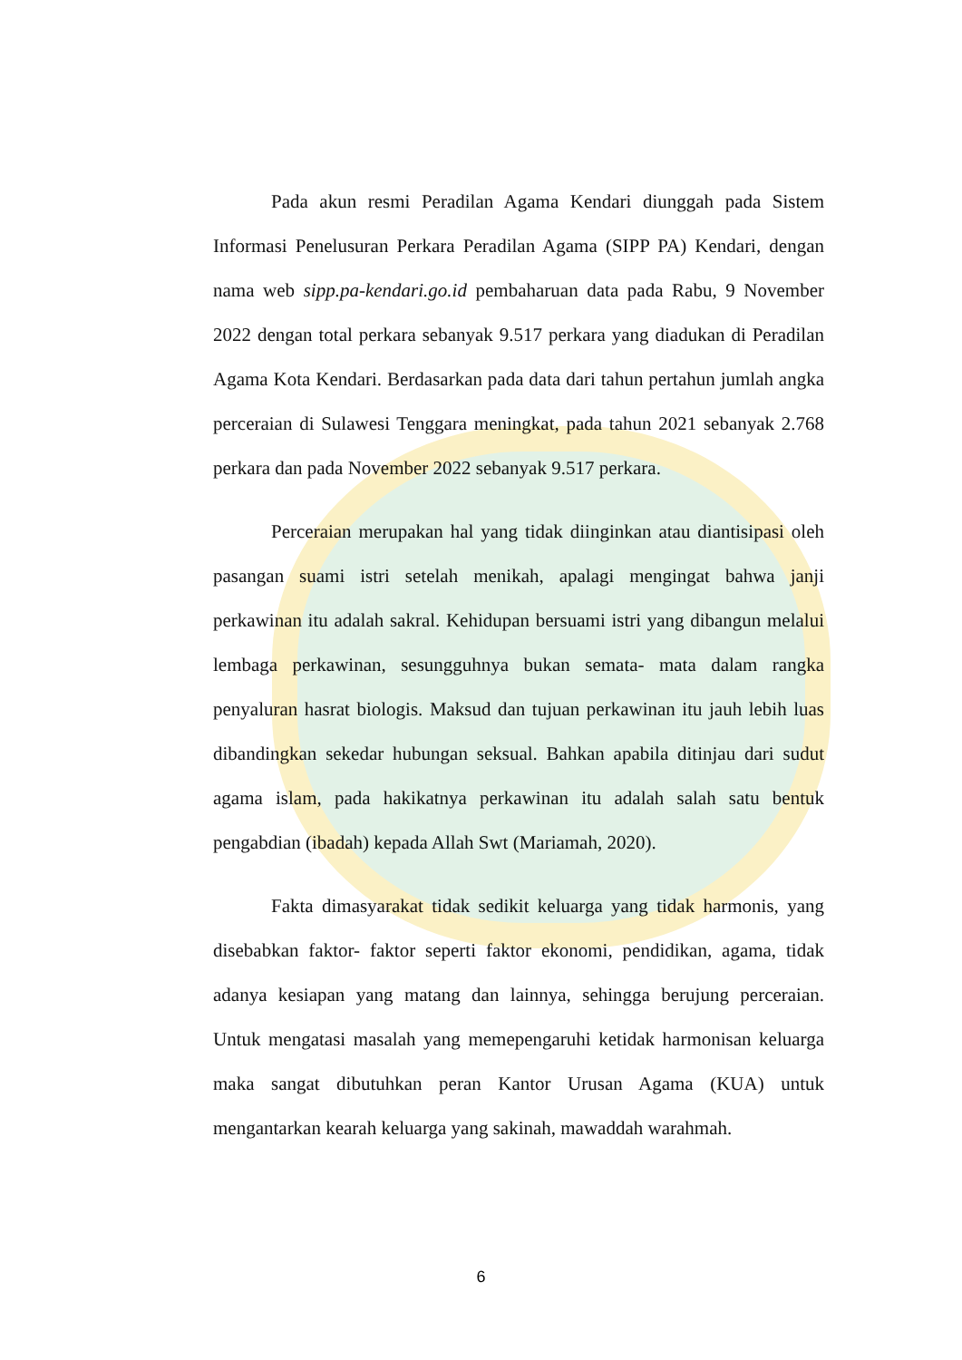Pada akun resmi Peradilan Agama Kendari diunggah pada Sistem Informasi Penelusuran Perkara Peradilan Agama (SIPP PA) Kendari, dengan nama web sipp.pa-kendari.go.id pembaharuan data pada Rabu, 9 November 2022 dengan total perkara sebanyak 9.517 perkara yang diadukan di Peradilan Agama Kota Kendari. Berdasarkan pada data dari tahun pertahun jumlah angka perceraian di Sulawesi Tenggara meningkat, pada tahun 2021 sebanyak 2.768 perkara dan pada November 2022 sebanyak 9.517 perkara.
Perceraian merupakan hal yang tidak diinginkan atau diantisipasi oleh pasangan suami istri setelah menikah, apalagi mengingat bahwa janji perkawinan itu adalah sakral. Kehidupan bersuami istri yang dibangun melalui lembaga perkawinan, sesungguhnya bukan semata- mata dalam rangka penyaluran hasrat biologis. Maksud dan tujuan perkawinan itu jauh lebih luas dibandingkan sekedar hubungan seksual. Bahkan apabila ditinjau dari sudut agama islam, pada hakikatnya perkawinan itu adalah salah satu bentuk pengabdian (ibadah) kepada Allah Swt (Mariamah, 2020).
Fakta dimasyarakat tidak sedikit keluarga yang tidak harmonis, yang disebabkan faktor- faktor seperti faktor ekonomi, pendidikan, agama, tidak adanya kesiapan yang matang dan lainnya, sehingga berujung perceraian. Untuk mengatasi masalah yang memepengaruhi ketidak harmonisan keluarga maka sangat dibutuhkan peran Kantor Urusan Agama (KUA) untuk mengantarkan kearah keluarga yang sakinah, mawaddah warahmah.
6